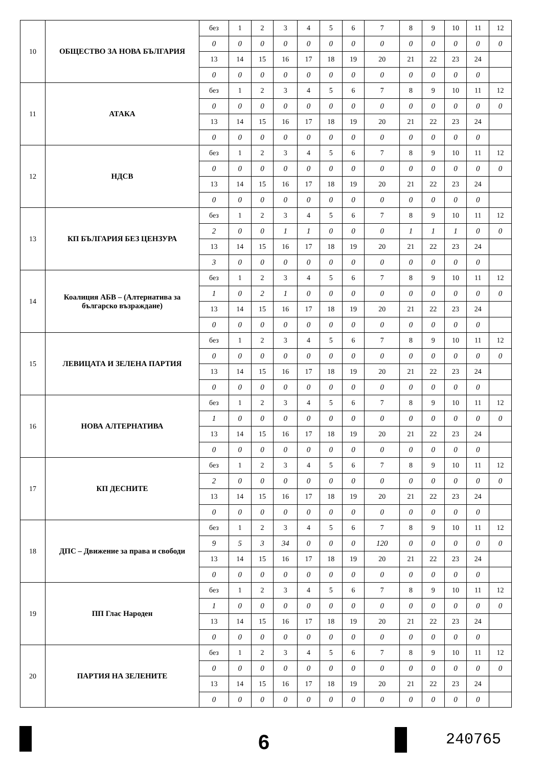| 10 | ОБЩЕСТВО ЗА НОВА БЪЛГАРИЯ | без | 1 | 2 | 3 | 4 | 5 | 6 | 7 | 8 | 9 | 10 | 11 | 12 |
| | | 0 | 0 | 0 | 0 | 0 | 0 | 0 | 0 | 0 | 0 | 0 | 0 | 0 |
| | | 13 | 14 | 15 | 16 | 17 | 18 | 19 | 20 | 21 | 22 | 23 | 24 | |
| | | 0 | 0 | 0 | 0 | 0 | 0 | 0 | 0 | 0 | 0 | 0 | 0 | |
| 11 | АТАКА | без | 1 | 2 | 3 | 4 | 5 | 6 | 7 | 8 | 9 | 10 | 11 | 12 |
| | | 0 | 0 | 0 | 0 | 0 | 0 | 0 | 0 | 0 | 0 | 0 | 0 | 0 |
| | | 13 | 14 | 15 | 16 | 17 | 18 | 19 | 20 | 21 | 22 | 23 | 24 | |
| | | 0 | 0 | 0 | 0 | 0 | 0 | 0 | 0 | 0 | 0 | 0 | 0 | |
| 12 | НДСВ | без | 1 | 2 | 3 | 4 | 5 | 6 | 7 | 8 | 9 | 10 | 11 | 12 |
| | | 0 | 0 | 0 | 0 | 0 | 0 | 0 | 0 | 0 | 0 | 0 | 0 | 0 |
| | | 13 | 14 | 15 | 16 | 17 | 18 | 19 | 20 | 21 | 22 | 23 | 24 | |
| | | 0 | 0 | 0 | 0 | 0 | 0 | 0 | 0 | 0 | 0 | 0 | 0 | |
| 13 | КП БЪЛГАРИЯ БЕЗ ЦЕНЗУРА | без | 1 | 2 | 3 | 4 | 5 | 6 | 7 | 8 | 9 | 10 | 11 | 12 |
| | | 2 | 0 | 0 | 1 | 1 | 0 | 0 | 0 | 1 | 1 | 1 | 0 | 0 |
| | | 13 | 14 | 15 | 16 | 17 | 18 | 19 | 20 | 21 | 22 | 23 | 24 | |
| | | 3 | 0 | 0 | 0 | 0 | 0 | 0 | 0 | 0 | 0 | 0 | 0 | |
| 14 | Коалиция АБВ – (Алтернатива за българско възраждане) | без | 1 | 2 | 3 | 4 | 5 | 6 | 7 | 8 | 9 | 10 | 11 | 12 |
| | | 1 | 0 | 2 | 1 | 0 | 0 | 0 | 0 | 0 | 0 | 0 | 0 | 0 |
| | | 13 | 14 | 15 | 16 | 17 | 18 | 19 | 20 | 21 | 22 | 23 | 24 | |
| | | 0 | 0 | 0 | 0 | 0 | 0 | 0 | 0 | 0 | 0 | 0 | 0 | |
| 15 | ЛЕВИЦАТА И ЗЕЛЕНА ПАРТИЯ | без | 1 | 2 | 3 | 4 | 5 | 6 | 7 | 8 | 9 | 10 | 11 | 12 |
| | | 0 | 0 | 0 | 0 | 0 | 0 | 0 | 0 | 0 | 0 | 0 | 0 | 0 |
| | | 13 | 14 | 15 | 16 | 17 | 18 | 19 | 20 | 21 | 22 | 23 | 24 | |
| | | 0 | 0 | 0 | 0 | 0 | 0 | 0 | 0 | 0 | 0 | 0 | 0 | |
| 16 | НОВА АЛТЕРНАТИВА | без | 1 | 2 | 3 | 4 | 5 | 6 | 7 | 8 | 9 | 10 | 11 | 12 |
| | | 1 | 0 | 0 | 0 | 0 | 0 | 0 | 0 | 0 | 0 | 0 | 0 | 0 |
| | | 13 | 14 | 15 | 16 | 17 | 18 | 19 | 20 | 21 | 22 | 23 | 24 | |
| | | 0 | 0 | 0 | 0 | 0 | 0 | 0 | 0 | 0 | 0 | 0 | 0 | |
| 17 | КП ДЕСНИТЕ | без | 1 | 2 | 3 | 4 | 5 | 6 | 7 | 8 | 9 | 10 | 11 | 12 |
| | | 2 | 0 | 0 | 0 | 0 | 0 | 0 | 0 | 0 | 0 | 0 | 0 | 0 |
| | | 13 | 14 | 15 | 16 | 17 | 18 | 19 | 20 | 21 | 22 | 23 | 24 | |
| | | 0 | 0 | 0 | 0 | 0 | 0 | 0 | 0 | 0 | 0 | 0 | 0 | |
| 18 | ДПС – Движение за права и свободи | без | 1 | 2 | 3 | 4 | 5 | 6 | 7 | 8 | 9 | 10 | 11 | 12 |
| | | 9 | 5 | 3 | 34 | 0 | 0 | 0 | 120 | 0 | 0 | 0 | 0 | 0 |
| | | 13 | 14 | 15 | 16 | 17 | 18 | 19 | 20 | 21 | 22 | 23 | 24 | |
| | | 0 | 0 | 0 | 0 | 0 | 0 | 0 | 0 | 0 | 0 | 0 | 0 | |
| 19 | ПП Глас Народен | без | 1 | 2 | 3 | 4 | 5 | 6 | 7 | 8 | 9 | 10 | 11 | 12 |
| | | 1 | 0 | 0 | 0 | 0 | 0 | 0 | 0 | 0 | 0 | 0 | 0 | 0 |
| | | 13 | 14 | 15 | 16 | 17 | 18 | 19 | 20 | 21 | 22 | 23 | 24 | |
| | | 0 | 0 | 0 | 0 | 0 | 0 | 0 | 0 | 0 | 0 | 0 | 0 | |
| 20 | ПАРТИЯ НА ЗЕЛЕНИТЕ | без | 1 | 2 | 3 | 4 | 5 | 6 | 7 | 8 | 9 | 10 | 11 | 12 |
| | | 0 | 0 | 0 | 0 | 0 | 0 | 0 | 0 | 0 | 0 | 0 | 0 | 0 |
| | | 13 | 14 | 15 | 16 | 17 | 18 | 19 | 20 | 21 | 22 | 23 | 24 | |
| | | 0 | 0 | 0 | 0 | 0 | 0 | 0 | 0 | 0 | 0 | 0 | 0 | |
6 240765